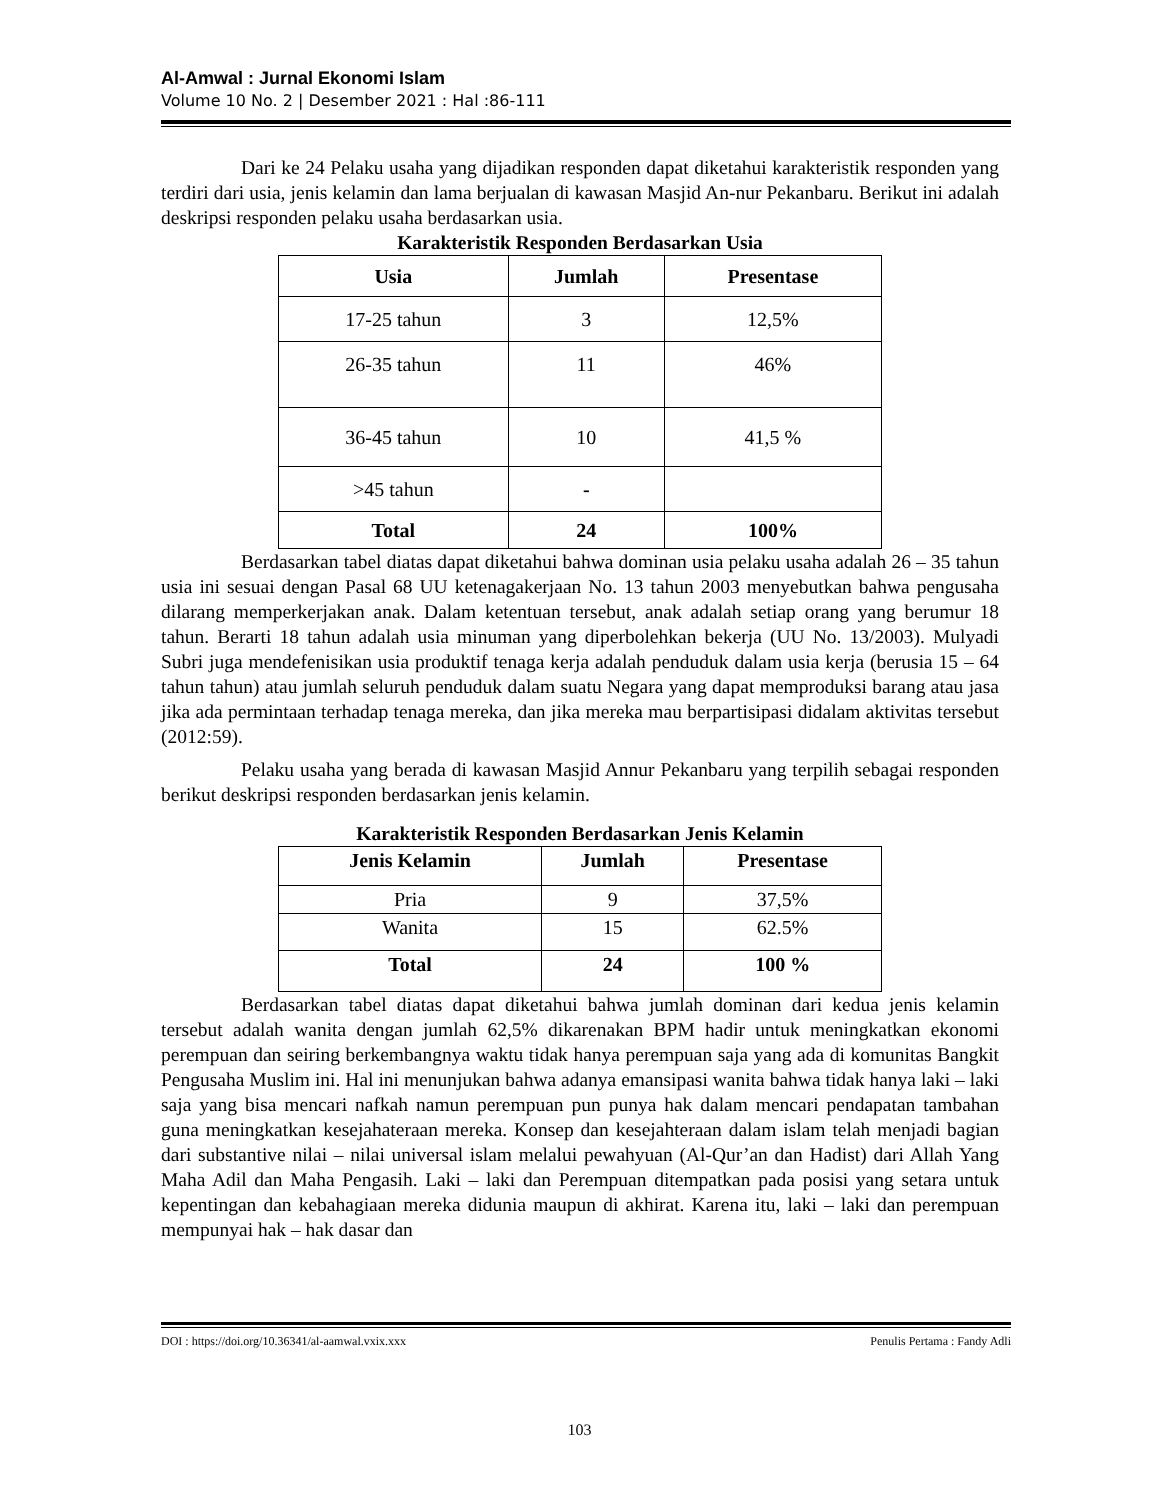Al-Amwal : Jurnal Ekonomi Islam
Volume 10 No. 2 | Desember 2021 : Hal :86-111
Dari ke 24 Pelaku usaha yang dijadikan responden dapat diketahui karakteristik responden yang terdiri dari usia, jenis kelamin dan lama berjualan di kawasan Masjid An-nur Pekanbaru. Berikut ini adalah deskripsi responden pelaku usaha berdasarkan usia.
Karakteristik Responden Berdasarkan Usia
| Usia | Jumlah | Presentase |
| --- | --- | --- |
| 17-25 tahun | 3 | 12,5% |
| 26-35 tahun | 11 | 46% |
| 36-45 tahun | 10 | 41,5 % |
| >45 tahun | - | |
| Total | 24 | 100% |
Berdasarkan tabel diatas dapat diketahui bahwa dominan usia pelaku usaha adalah 26 – 35 tahun usia ini sesuai dengan Pasal 68 UU ketenagakerjaan No. 13 tahun 2003 menyebutkan bahwa pengusaha dilarang memperkerjakan anak. Dalam ketentuan tersebut, anak adalah setiap orang yang berumur 18 tahun. Berarti 18 tahun adalah usia minuman yang diperbolehkan bekerja (UU No. 13/2003). Mulyadi Subri juga mendefenisikan usia produktif tenaga kerja adalah penduduk dalam usia kerja (berusia 15 – 64 tahun tahun) atau jumlah seluruh penduduk dalam suatu Negara yang dapat memproduksi barang atau jasa jika ada permintaan terhadap tenaga mereka, dan jika mereka mau berpartisipasi didalam aktivitas tersebut (2012:59).
Pelaku usaha yang berada di kawasan Masjid Annur Pekanbaru yang terpilih sebagai responden berikut deskripsi responden berdasarkan jenis kelamin.
Karakteristik Responden Berdasarkan Jenis Kelamin
| Jenis Kelamin | Jumlah | Presentase |
| --- | --- | --- |
| Pria | 9 | 37,5% |
| Wanita | 15 | 62.5% |
| Total | 24 | 100 % |
Berdasarkan tabel diatas dapat diketahui bahwa jumlah dominan dari kedua jenis kelamin tersebut adalah wanita dengan jumlah 62,5% dikarenakan BPM hadir untuk meningkatkan ekonomi perempuan dan seiring berkembangnya waktu tidak hanya perempuan saja yang ada di komunitas Bangkit Pengusaha Muslim ini. Hal ini menunjukan bahwa adanya emansipasi wanita bahwa tidak hanya laki – laki saja yang bisa mencari nafkah namun perempuan pun punya hak dalam mencari pendapatan tambahan guna meningkatkan kesejahateraan mereka. Konsep dan kesejahteraan dalam islam telah menjadi bagian dari substantive nilai – nilai universal islam melalui pewahyuan (Al-Qur’an dan Hadist) dari Allah Yang Maha Adil dan Maha Pengasih. Laki – laki dan Perempuan ditempatkan pada posisi yang setara untuk kepentingan dan kebahagiaan mereka didunia maupun di akhirat. Karena itu, laki – laki dan perempuan mempunyai hak – hak dasar dan
DOI : https://doi.org/10.36341/al-aamwal.vxix.xxx Penulis Pertama : Fandy Adli
103